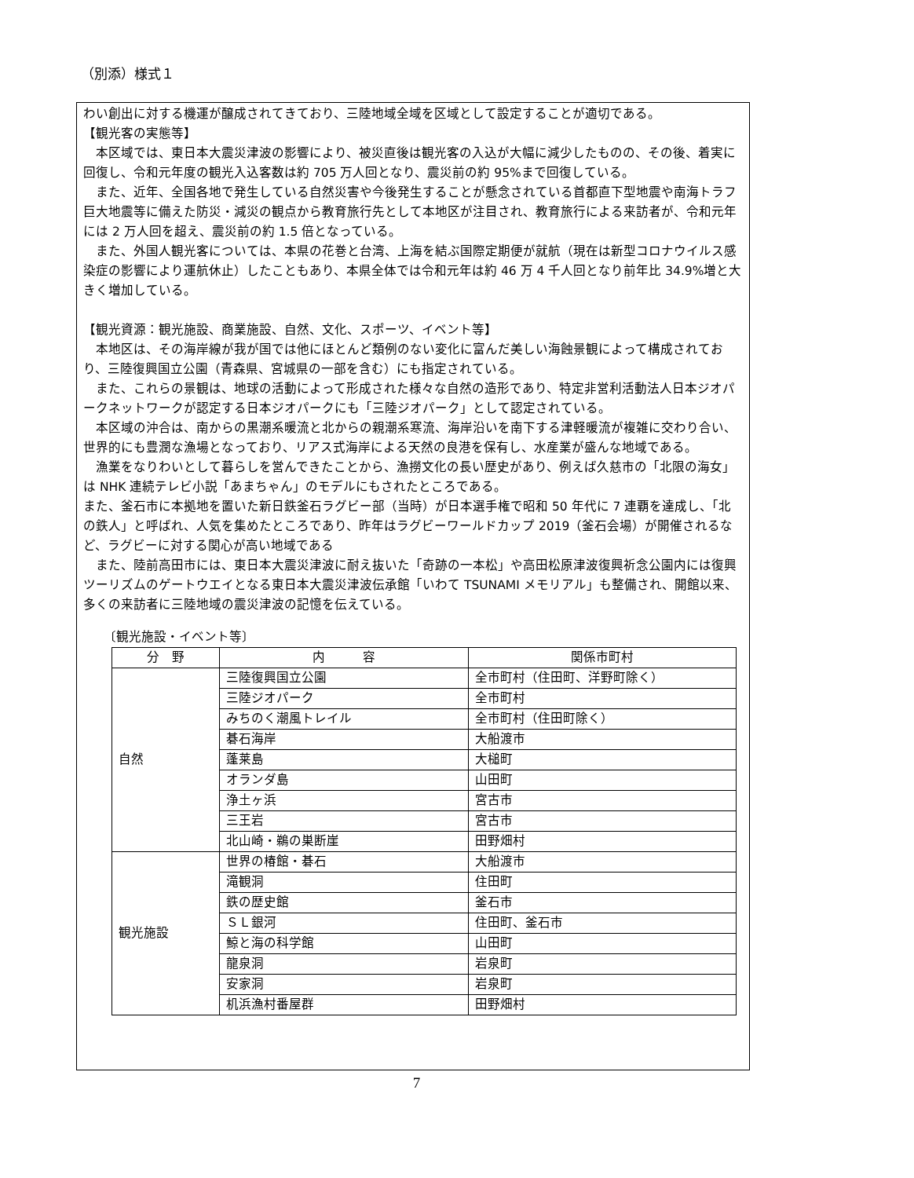（別添）様式１
わい創出に対する機運が醸成されてきており、三陸地域全域を区域として設定することが適切である。
【観光客の実態等】
　本区域では、東日本大震災津波の影響により、被災直後は観光客の入込が大幅に減少したものの、その後、着実に回復し、令和元年度の観光入込客数は約 705 万人回となり、震災前の約 95%まで回復している。
　また、近年、全国各地で発生している自然災害や今後発生することが懸念されている首都直下型地震や南海トラフ巨大地震等に備えた防災・減災の観点から教育旅行先として本地区が注目され、教育旅行による来訪者が、令和元年には 2 万人回を超え、震災前の約 1.5 倍となっている。
　また、外国人観光客については、本県の花巻と台湾、上海を結ぶ国際定期便が就航（現在は新型コロナウイルス感染症の影響により運航休止）したこともあり、本県全体では令和元年は約 46 万 4 千人回となり前年比 34.9%増と大きく増加している。
【観光資源：観光施設、商業施設、自然、文化、スポーツ、イベント等】
　本地区は、その海岸線が我が国では他にほとんど類例のない変化に富んだ美しい海蝕景観によって構成されており、三陸復興国立公園（青森県、宮城県の一部を含む）にも指定されている。
　また、これらの景観は、地球の活動によって形成された様々な自然の造形であり、特定非営利活動法人日本ジオパークネットワークが認定する日本ジオパークにも「三陸ジオパーク」として認定されている。
　本区域の沖合は、南からの黒潮系暖流と北からの親潮系寒流、海岸沿いを南下する津軽暖流が複雑に交わり合い、世界的にも豊潤な漁場となっており、リアス式海岸による天然の良港を保有し、水産業が盛んな地域である。
　漁業をなりわいとして暮らしを営んできたことから、漁撈文化の長い歴史があり、例えば久慈市の「北限の海女」は NHK 連続テレビ小説「あまちゃん」のモデルにもされたところである。
また、釜石市に本拠地を置いた新日鉄釜石ラグビー部（当時）が日本選手権で昭和 50 年代に 7 連覇を達成し、「北の鉄人」と呼ばれ、人気を集めたところであり、昨年はラグビーワールドカップ 2019（釜石会場）が開催されるなど、ラグビーに対する関心が高い地域である
　また、陸前高田市には、東日本大震災津波に耐え抜いた「奇跡の一本松」や高田松原津波復興祈念公園内には復興ツーリズムのゲートウエイとなる東日本大震災津波伝承館「いわて TSUNAMI メモリアル」も整備され、開館以来、多くの来訪者に三陸地域の震災津波の記憶を伝えている。
〔観光施設・イベント等〕
| 分 野 | 内 容 | 関係市町村 |
| --- | --- | --- |
| 自然 | 三陸復興国立公園 | 全市町村（住田町、洋野町除く） |
| | 三陸ジオパーク | 全市町村 |
| | みちのく潮風トレイル | 全市町村（住田町除く） |
| | 碁石海岸 | 大船渡市 |
| | 蓬莱島 | 大槌町 |
| | オランダ島 | 山田町 |
| | 浄土ヶ浜 | 宮古市 |
| | 三王岩 | 宮古市 |
| | 北山崎・鵜の巣断崖 | 田野畑村 |
| 観光施設 | 世界の椿館・碁石 | 大船渡市 |
| | 滝観洞 | 住田町 |
| | 鉄の歴史館 | 釜石市 |
| | ＳＬ銀河 | 住田町、釜石市 |
| | 鯨と海の科学館 | 山田町 |
| | 龍泉洞 | 岩泉町 |
| | 安家洞 | 岩泉町 |
| | 机浜漁村番屋群 | 田野畑村 |
7